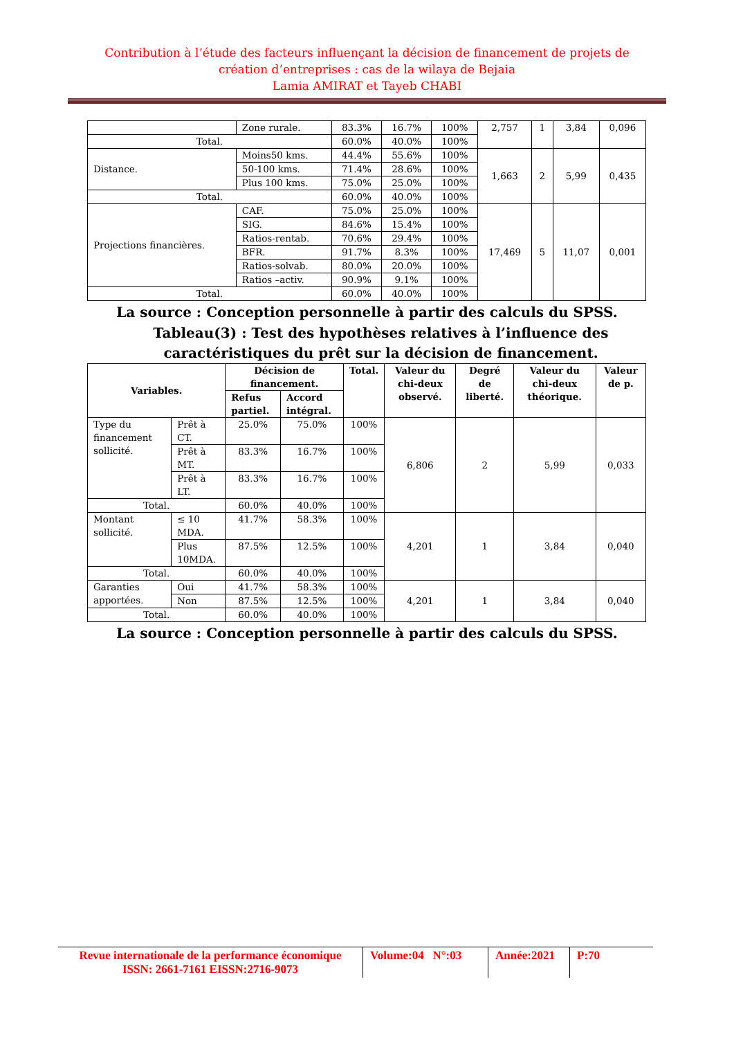Contribution à l’étude des facteurs influençant la décision de financement de projets de création d’entreprises : cas de la wilaya de Bejaia
Lamia AMIRAT et Tayeb CHABI
| | Zone rurale. | 83.3% | 16.7% | 100% | 2,757 | 1 | 3,84 | 0,096 |
| Total. | | 60.0% | 40.0% | 100% | | | | |
| Distance. | Moins50 kms. | 44.4% | 55.6% | 100% | 1,663 | 2 | 5,99 | 0,435 |
| | 50-100 kms. | 71.4% | 28.6% | 100% | | | | |
| | Plus 100 kms. | 75.0% | 25.0% | 100% | | | | |
| Total. | | 60.0% | 40.0% | 100% | | | | |
| Projections financières. | CAF. | 75.0% | 25.0% | 100% | 17,469 | 5 | 11,07 | 0,001 |
| | SIG. | 84.6% | 15.4% | 100% | | | | |
| | Ratios-rentab. | 70.6% | 29.4% | 100% | | | | |
| | BFR. | 91.7% | 8.3% | 100% | | | | |
| | Ratios-solvab. | 80.0% | 20.0% | 100% | | | | |
| | Ratios –activ. | 90.9% | 9.1% | 100% | | | | |
| Total. | | 60.0% | 40.0% | 100% | | | | |
La source : Conception personnelle à partir des calculs du SPSS.
Tableau(3) : Test des hypothèses relatives à l’influence des caractéristiques du prêt sur la décision de financement.
| Variables. | | Décision de financement. | | Total. | Valeur du chi-deux observé. | Degré de liberté. | Valeur du chi-deux théorique. | Valeur de p. |
| --- | --- | --- | --- | --- | --- | --- | --- | --- |
| | | Refus partiel. | Accord intégral. | | | | | |
| Type du financement sollicité. | Prêt à CT. | 25.0% | 75.0% | 100% | 6,806 | 2 | 5,99 | 0,033 |
| | Prêt à MT. | 83.3% | 16.7% | 100% | | | | |
| | Prêt à LT. | 83.3% | 16.7% | 100% | | | | |
| Total. | | 60.0% | 40.0% | 100% | | | | |
| Montant sollicité. | ≤ 10 MDA. | 41.7% | 58.3% | 100% | 4,201 | 1 | 3,84 | 0,040 |
| | Plus 10MDA. | 87.5% | 12.5% | 100% | | | | |
| Total. | | 60.0% | 40.0% | 100% | | | | |
| Garanties apportées. | Oui | 41.7% | 58.3% | 100% | 4,201 | 1 | 3,84 | 0,040 |
| | Non | 87.5% | 12.5% | 100% | | | | |
| Total. | | 60.0% | 40.0% | 100% | | | | |
La source : Conception personnelle à partir des calculs du SPSS.
Revue internationale de la performance économique
ISSN: 2661-7161 EISSN:2716-9073
Volume:04 N°:03
Année:2021
P:70